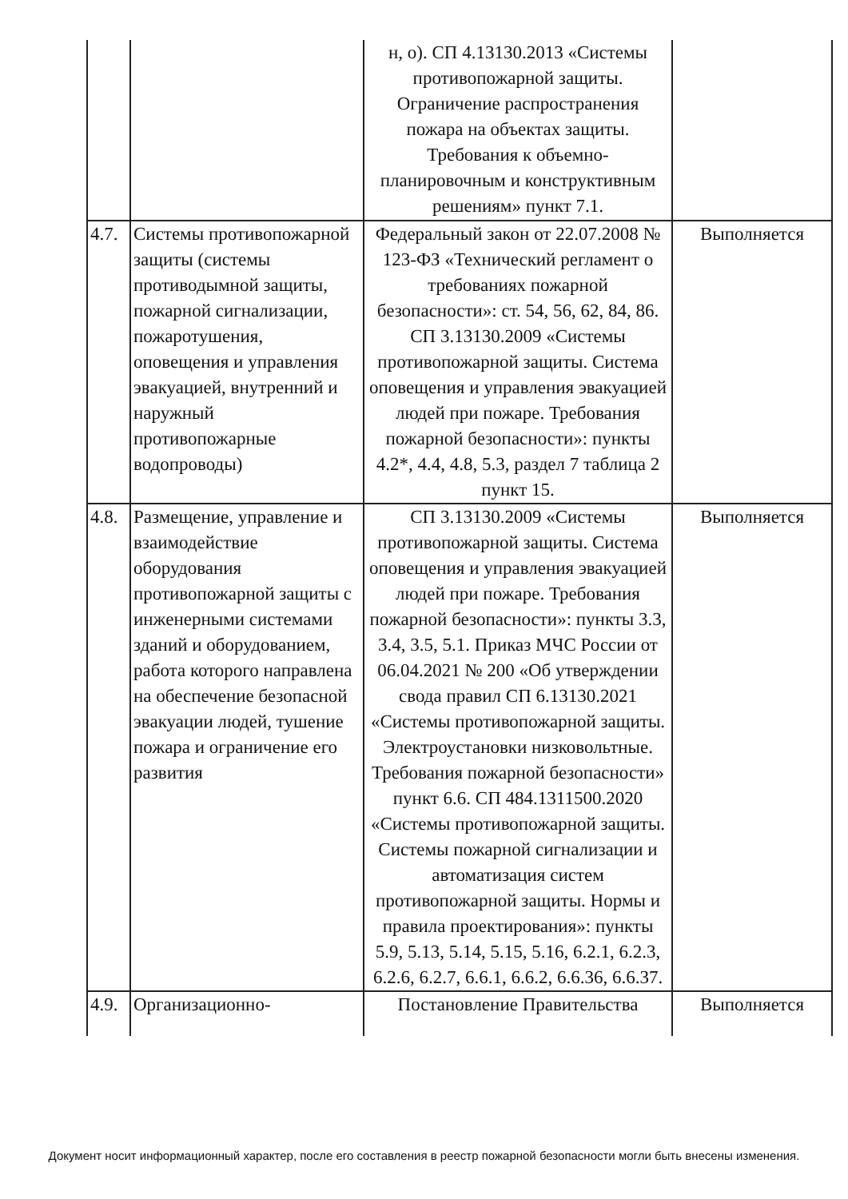| | | н, о). СП 4.13130.2013 «Системы противопожарной защиты. Ограничение распространения пожара на объектах защиты. Требования к объемно-планировочным и конструктивным решениям» пункт 7.1. | |
| 4.7. | Системы противопожарной защиты (системы противодымной защиты, пожарной сигнализации, пожаротушения, оповещения и управления эвакуацией, внутренний и наружный противопожарные водопроводы) | Федеральный закон от 22.07.2008 № 123-ФЗ «Технический регламент о требованиях пожарной безопасности»: ст. 54, 56, 62, 84, 86. СП 3.13130.2009 «Системы противопожарной защиты. Система оповещения и управления эвакуацией людей при пожаре. Требования пожарной безопасности»: пункты 4.2*, 4.4, 4.8, 5.3, раздел 7 таблица 2 пункт 15. | Выполняется |
| 4.8. | Размещение, управление и взаимодействие оборудования противопожарной защиты с инженерными системами зданий и оборудованием, работа которого направлена на обеспечение безопасной эвакуации людей, тушение пожара и ограничение его развития | СП 3.13130.2009 «Системы противопожарной защиты. Система оповещения и управления эвакуацией людей при пожаре. Требования пожарной безопасности»: пункты 3.3, 3.4, 3.5, 5.1. Приказ МЧС России от 06.04.2021 № 200 «Об утверждении свода правил СП 6.13130.2021 «Системы противопожарной защиты. Электроустановки низковольтные. Требования пожарной безопасности» пункт 6.6. СП 484.1311500.2020 «Системы противопожарной защиты. Системы пожарной сигнализации и автоматизация систем противопожарной защиты. Нормы и правила проектирования»: пункты 5.9, 5.13, 5.14, 5.15, 5.16, 6.2.1, 6.2.3, 6.2.6, 6.2.7, 6.6.1, 6.6.2, 6.6.36, 6.6.37. | Выполняется |
| 4.9. | Организационно- | Постановление Правительства | Выполняется |
Документ носит информационный характер, после его составления в реестр пожарной безопасности могли быть внесены изменения.